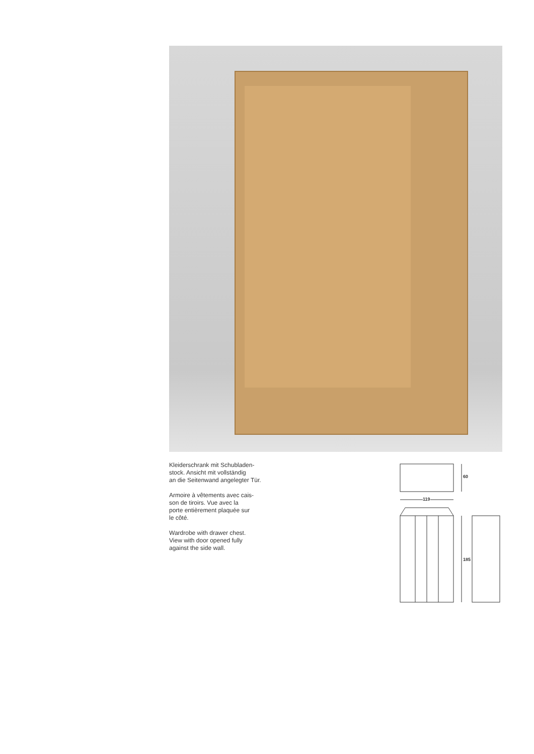Kleiderschrank mit Schubladen-
stock. Ansicht mit vollständig
an die Seitenwand angelegter Tür.
Armoire à vêtements avec cais-
son de tiroirs. Vue avec la
porte entièrement plaquée sur
le côté.
Wardrobe with drawer chest.
View with door opened fully
against the side wall.
60
119
185